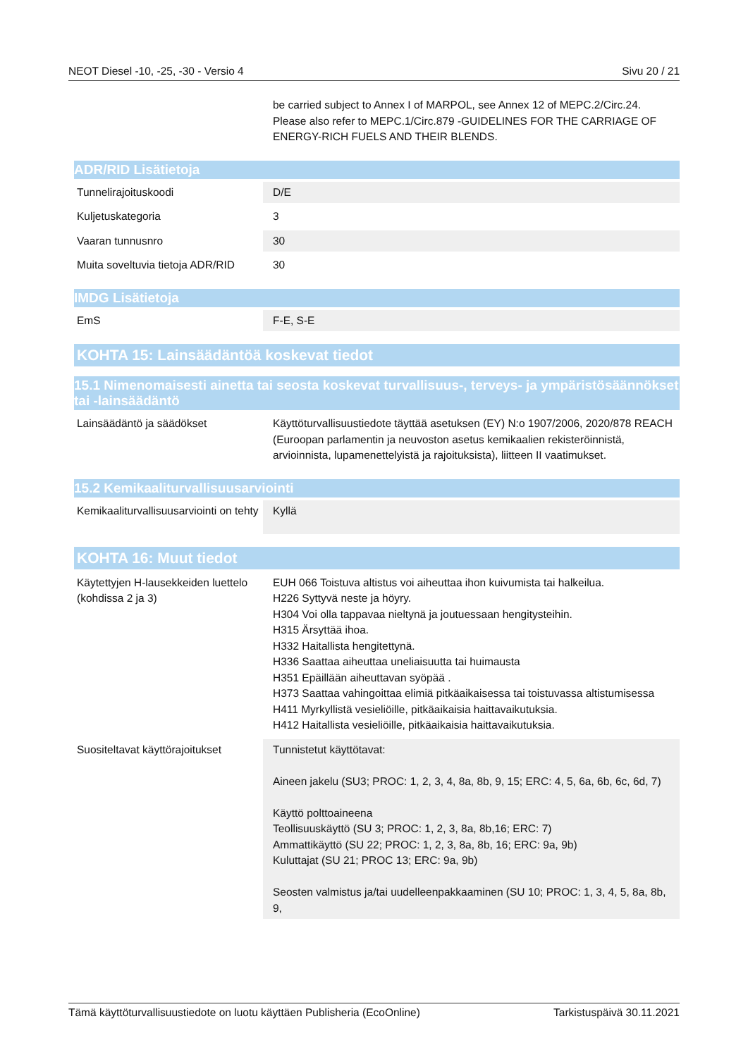NEOT Diesel -10, -25, -30 - Versio 4 Sivu 20 / 21
| | be carried subject to Annex I of MARPOL, see Annex 12 of MEPC.2/Circ.24. Please also refer to MEPC.1/Circ.879 -GUIDELINES FOR THE CARRIAGE OF ENERGY-RICH FUELS AND THEIR BLENDS. |
ADR/RID Lisätietoja
| Tunnelirajoituskoodi | D/E |
| Kuljetuskategoria | 3 |
| Vaaran tunnusnro | 30 |
| Muita soveltuvia tietoja ADR/RID | 30 |
IMDG Lisätietoja
| EmS | F-E, S-E |
KOHTA 15: Lainsäädäntöä koskevat tiedot
15.1 Nimenomaisesti ainetta tai seosta koskevat turvallisuus-, terveys- ja ympäristösäännökset tai -lainsäädäntö
| Lainsäädäntö ja säädökset | Käyttöturvallisuustiedote täyttää asetuksen (EY) N:o 1907/2006, 2020/878 REACH (Euroopan parlamentin ja neuvoston asetus kemikaalien rekisteröinnistä, arvioinnista, lupamenettelyistä ja rajoituksista), liitteen II vaatimukset. |
15.2 Kemikaaliturvallisuusarviointi
| Kemikaaliturvallisuusarviointi on tehty | Kyllä |
KOHTA 16: Muut tiedot
| Käytettyjen H-lausekkeiden luettelo (kohdissa 2 ja 3) | EUH 066 Toistuva altistus voi aiheuttaa ihon kuivumista tai halkeilua. H226 Syttyvä neste ja höyry. H304 Voi olla tappavaa nieltynä ja joutuessaan hengitysteihin. H315 Ärsyttää ihoa. H332 Haitallista hengitettynä. H336 Saattaa aiheuttaa uneliaisuutta tai huimausta H351 Epäillään aiheuttavan syöpää . H373 Saattaa vahingoittaa elimiä pitkäaikaisessa tai toistuvassa altistumisessa H411 Myrkyllistä vesieliöille, pitkäaikaisia haittavaikutuksia. H412 Haitallista vesieliöille, pitkäaikaisia haittavaikutuksia. |
| Suositeltavat käyttörajoitukset | Tunnistetut käyttötavat: Aineen jakelu (SU3; PROC: 1, 2, 3, 4, 8a, 8b, 9, 15; ERC: 4, 5, 6a, 6b, 6c, 6d, 7) Käyttö polttoaineena Teollisuuskäyttö (SU 3; PROC: 1, 2, 3, 8a, 8b,16; ERC: 7) Ammattikäyttö (SU 22; PROC: 1, 2, 3, 8a, 8b, 16; ERC: 9a, 9b) Kuluttajat (SU 21; PROC 13; ERC: 9a, 9b) Seosten valmistus ja/tai uudelleenpakkaaminen (SU 10; PROC: 1, 3, 4, 5, 8a, 8b, 9, |
Tämä käyttöturvallisuustiedote on luotu käyttäen Publisheria (EcoOnline) Tarkistuspäivä 30.11.2021